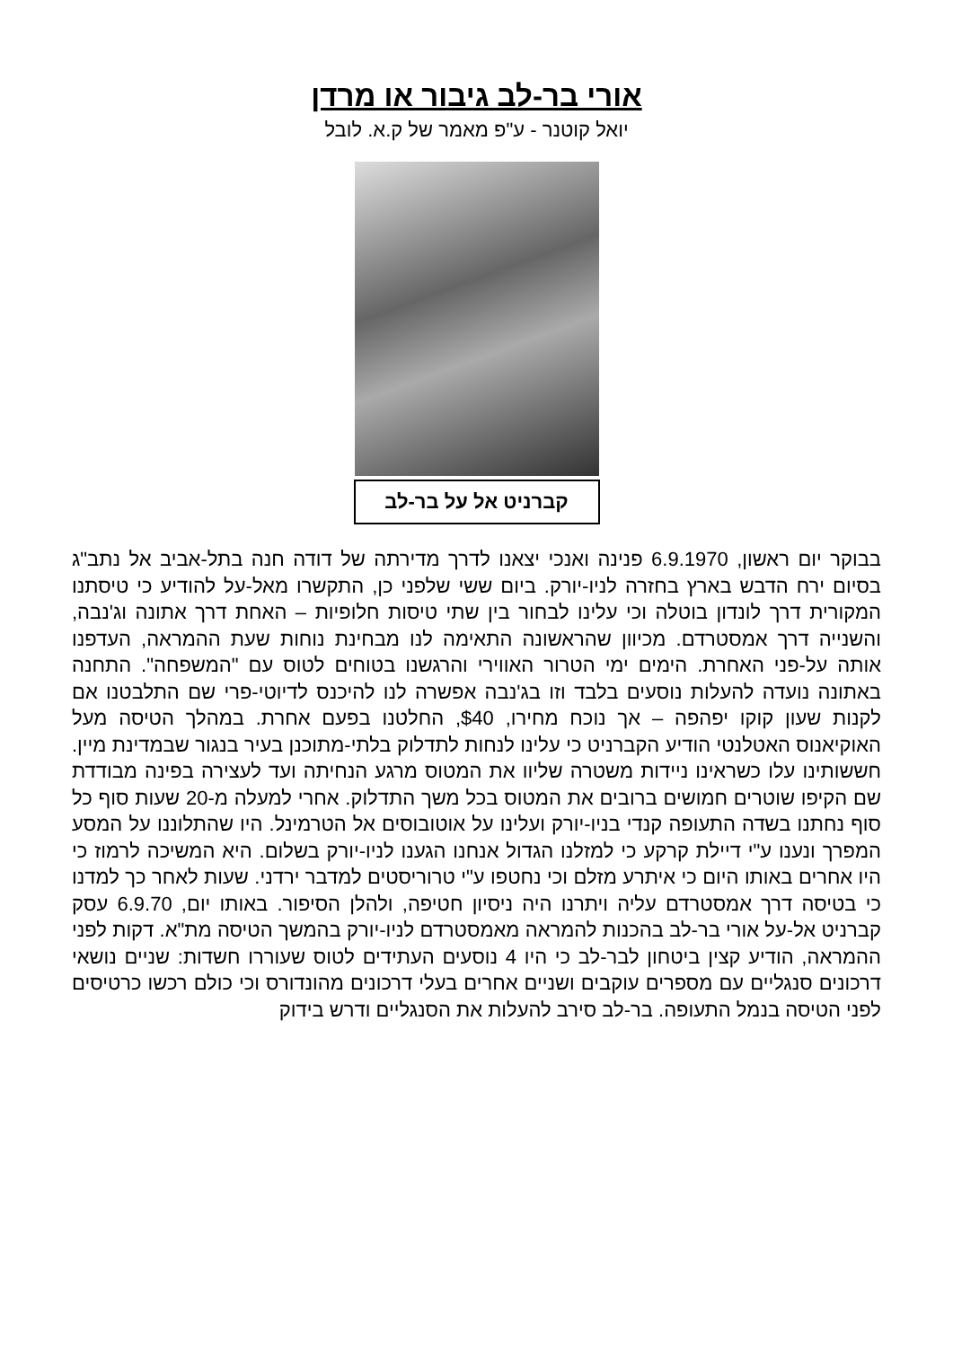אורי בר-לב גיבור או מרדן
יואל קוטנר - ע"פ מאמר של ק.א. לובל
קברניט אל על בר-לב
בבוקר יום ראשון, 6.9.1970 פנינה ואנכי יצאנו לדרך מדירתה של דודה חנה בתל-אביב אל נתב"ג בסיום ירח הדבש בארץ בחזרה לניו-יורק. ביום ששי שלפני כן, התקשרו מאל-על להודיע כי טיסתנו המקורית דרך לונדון בוטלה וכי עלינו לבחור בין שתי טיסות חלופיות – האחת דרך אתונה וג'נבה, והשנייה דרך אמסטרדם. מכיוון שהראשונה התאימה לנו מבחינת נוחות שעת ההמראה, העדפנו אותה על-פני האחרת. הימים ימי הטרור האווירי והרגשנו בטוחים לטוס עם "המשפחה". התחנה באתונה נועדה להעלות נוסעים בלבד וזו בג'נבה אפשרה לנו להיכנס לדיוטי-פרי שם התלבטנו אם לקנות שעון קוקו יפהפה – אך נוכח מחירו, $40, החלטנו בפעם אחרת. במהלך הטיסה מעל האוקיאנוס האטלנטי הודיע הקברניט כי עלינו לנחות לתדלוק בלתי-מתוכנן בעיר בנגור שבמדינת מיין. חששותינו עלו כשראינו ניידות משטרה שליוו את המטוס מרגע הנחיתה ועד לעצירה בפינה מבודדת שם הקיפו שוטרים חמושים ברובים את המטוס בכל משך התדלוק. אחרי למעלה מ-20 שעות סוף כל סוף נחתנו בשדה התעופה קנדי בניו-יורק ועלינו על אוטובוסים אל הטרמינל. היו שהתלוננו על המסע המפרך ונענו ע"י דיילת קרקע כי למזלנו הגדול אנחנו הגענו לניו-יורק בשלום. היא המשיכה לרמוז כי היו אחרים באותו היום כי איתרע מזלם וכי נחטפו ע"י טרוריסטים למדבר ירדני. שעות לאחר כך למדנו כי בטיסה דרך אמסטרדם עליה ויתרנו היה ניסיון חטיפה, ולהלן הסיפור. באותו יום, 6.9.70 עסק קברניט אל-על אורי בר-לב בהכנות להמראה מאמסטרדם לניו-יורק בהמשך הטיסה מת"א. דקות לפני ההמראה, הודיע קצין ביטחון לבר-לב כי היו 4 נוסעים העתידים לטוס שעוררו חשדות: שניים נושאי דרכונים סנגליים עם מספרים עוקבים ושניים אחרים בעלי דרכונים מהונדורס וכי כולם רכשו כרטיסים לפני הטיסה בנמל התעופה. בר-לב סירב להעלות את הסנגליים ודרש בידוק